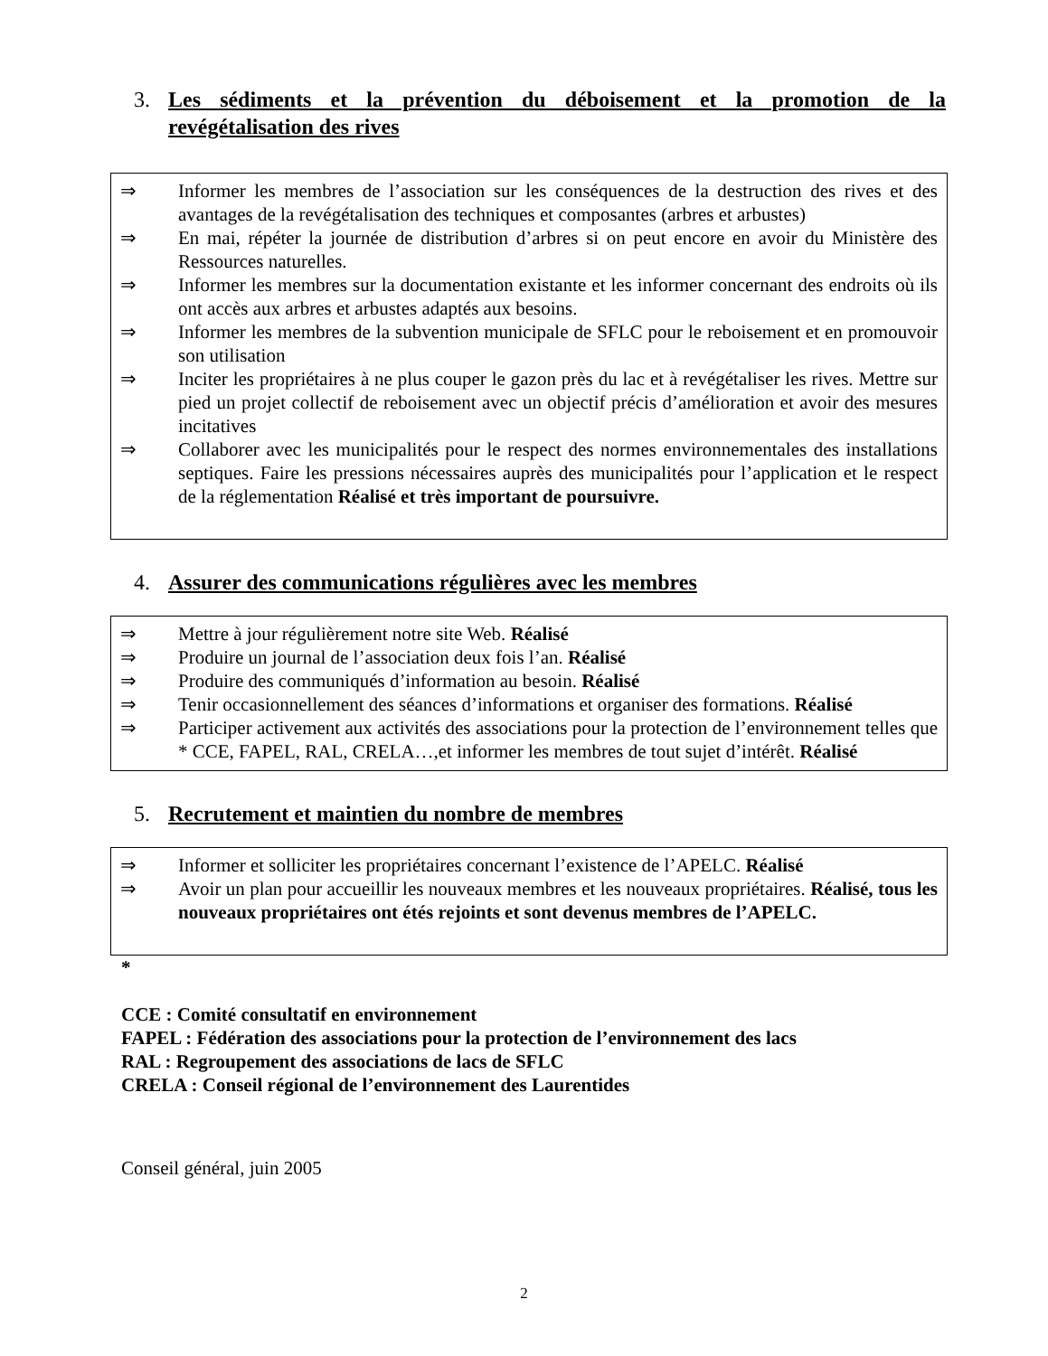3. Les sédiments et la prévention du déboisement et la promotion de la revégétalisation des rives
⇒ Informer les membres de l’association sur les conséquences de la destruction des rives et des avantages de la revégétalisation des techniques et composantes (arbres et arbustes)
⇒ En mai, répéter la journée de distribution d’arbres si on peut encore en avoir du Ministère des Ressources naturelles.
⇒ Informer les membres sur la documentation existante et les informer concernant des endroits où ils ont accès aux arbres et arbustes adaptés aux besoins.
⇒ Informer les membres de la subvention municipale de SFLC pour le reboisement et en promouvoir son utilisation
⇒ Inciter les propriétaires à ne plus couper le gazon près du lac et à revégétaliser les rives. Mettre sur pied un projet collectif de reboisement avec un objectif précis d’amélioration et avoir des mesures incitatives
⇒ Collaborer avec les municipalités pour le respect des normes environnementales des installations septiques. Faire les pressions nécessaires auprès des municipalités pour l’application et le respect de la réglementation Réalisé et très important de poursuivre.
4. Assurer des communications régulières avec les membres
⇒ Mettre à jour régulièrement notre site Web. Réalisé
⇒ Produire un journal de l’association deux fois l’an. Réalisé
⇒ Produire des communiqués d’information au besoin. Réalisé
⇒ Tenir occasionnellement des séances d’informations et organiser des formations. Réalisé
⇒ Participer activement aux activités des associations pour la protection de l’environnement telles que * CCE, FAPEL, RAL, CRELA…,et informer les membres de tout sujet d’intérêt. Réalisé
5. Recrutement et maintien du nombre de membres
⇒ Informer et solliciter les propriétaires concernant l’existence de l’APELC. Réalisé
⇒ Avoir un plan pour accueillir les nouveaux membres et les nouveaux propriétaires. Réalisé, tous les nouveaux propriétaires ont étés rejoints et sont devenus membres de l’APELC.
*
CCE : Comité consultatif en environnement
FAPEL : Fédération des associations pour la protection de l’environnement des lacs
RAL : Regroupement des associations de lacs de SFLC
CRELA : Conseil régional de l’environnement des Laurentides
Conseil général, juin 2005
2